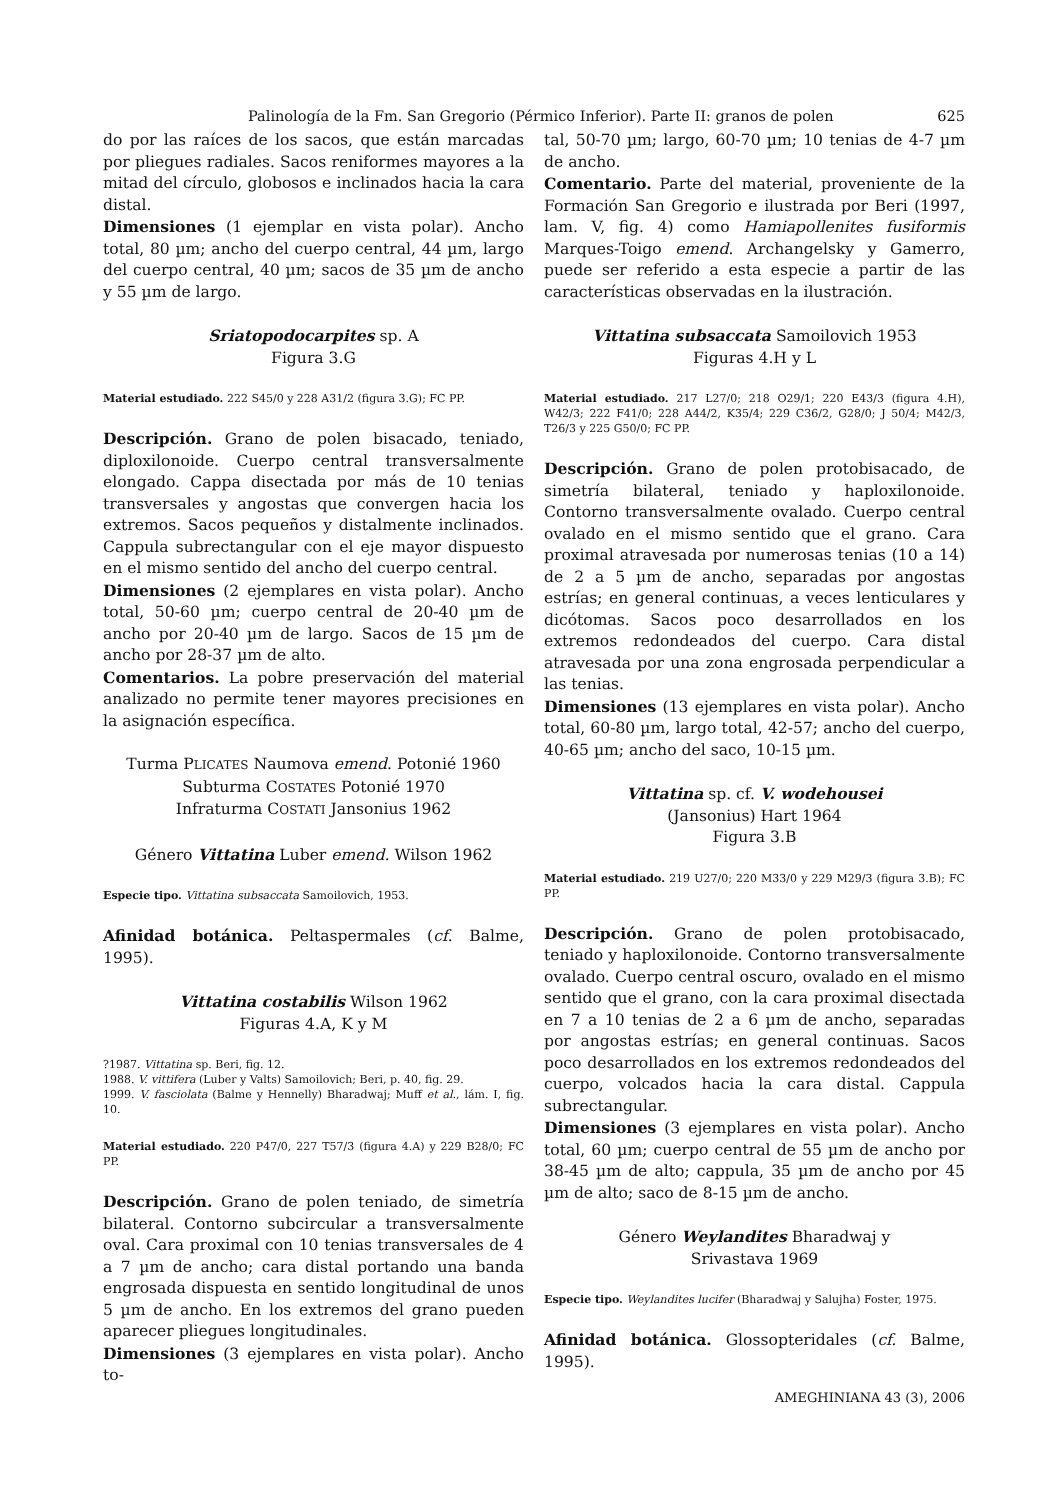Palinología de la Fm. San Gregorio (Pérmico Inferior). Parte II: granos de polen 625
do por las raíces de los sacos, que están marcadas por pliegues radiales. Sacos reniformes mayores a la mitad del círculo, globosos e inclinados hacia la cara distal.
Dimensiones (1 ejemplar en vista polar). Ancho total, 80 µm; ancho del cuerpo central, 44 µm, largo del cuerpo central, 40 µm; sacos de 35 µm de ancho y 55 µm de largo.
Sriatopodocarpites sp. A
Figura 3.G
Material estudiado. 222 S45/0 y 228 A31/2 (figura 3.G); FC PP.
Descripción. Grano de polen bisacado, teniado, diploxilonoide. Cuerpo central transversalmente elongado. Cappa disectada por más de 10 tenias transversales y angostas que convergen hacia los extremos. Sacos pequeños y distalmente inclinados. Cappula subrectangular con el eje mayor dispuesto en el mismo sentido del ancho del cuerpo central.
Dimensiones (2 ejemplares en vista polar). Ancho total, 50-60 µm; cuerpo central de 20-40 µm de ancho por 20-40 µm de largo. Sacos de 15 µm de ancho por 28-37 µm de alto.
Comentarios. La pobre preservación del material analizado no permite tener mayores precisiones en la asignación específica.
Turma PLICATES Naumova emend. Potonié 1960
Subturma COSTATES Potonié 1970
Infraturma COSTATI Jansonius 1962
Género Vittatina Luber emend. Wilson 1962
Especie tipo. Vittatina subsaccata Samoilovich, 1953.
Afinidad botánica. Peltaspermales (cf. Balme, 1995).
Vittatina costabilis Wilson 1962
Figuras 4.A, K y M
?1987. Vittatina sp. Beri, fig. 12.
1988. V. vittifera (Luber y Valts) Samoilovich; Beri, p. 40, fig. 29.
1999. V. fasciolata (Balme y Hennelly) Bharadwaj; Muff et al., lám. I, fig. 10.
Material estudiado. 220 P47/0, 227 T57/3 (figura 4.A) y 229 B28/0; FC PP.
Descripción. Grano de polen teniado, de simetría bilateral. Contorno subcircular a transversalmente oval. Cara proximal con 10 tenias transversales de 4 a 7 µm de ancho; cara distal portando una banda engrosada dispuesta en sentido longitudinal de unos 5 µm de ancho. En los extremos del grano pueden aparecer pliegues longitudinales.
Dimensiones (3 ejemplares en vista polar). Ancho to-
tal, 50-70 µm; largo, 60-70 µm; 10 tenias de 4-7 µm de ancho.
Comentario. Parte del material, proveniente de la Formación San Gregorio e ilustrada por Beri (1997, lam. V, fig. 4) como Hamiapollenites fusiformis Marques-Toigo emend. Archangelsky y Gamerro, puede ser referido a esta especie a partir de las características observadas en la ilustración.
Vittatina subsaccata Samoilovich 1953
Figuras 4.H y L
Material estudiado. 217 L27/0; 218 O29/1; 220 E43/3 (figura 4.H), W42/3; 222 F41/0; 228 A44/2, K35/4; 229 C36/2, G28/0; J 50/4; M42/3, T26/3 y 225 G50/0; FC PP.
Descripción. Grano de polen protobisacado, de simetría bilateral, teniado y haploxilonoide. Contorno transversalmente ovalado. Cuerpo central ovalado en el mismo sentido que el grano. Cara proximal atravesada por numerosas tenias (10 a 14) de 2 a 5 µm de ancho, separadas por angostas estrías; en general continuas, a veces lenticulares y dicótomas. Sacos poco desarrollados en los extremos redondeados del cuerpo. Cara distal atravesada por una zona engrosada perpendicular a las tenias.
Dimensiones (13 ejemplares en vista polar). Ancho total, 60-80 µm, largo total, 42-57; ancho del cuerpo, 40-65 µm; ancho del saco, 10-15 µm.
Vittatina sp. cf. V. wodehousei
(Jansonius) Hart 1964
Figura 3.B
Material estudiado. 219 U27/0; 220 M33/0 y 229 M29/3 (figura 3.B); FC PP.
Descripción. Grano de polen protobisacado, teniado y haploxilonoide. Contorno transversalmente ovalado. Cuerpo central oscuro, ovalado en el mismo sentido que el grano, con la cara proximal disectada en 7 a 10 tenias de 2 a 6 µm de ancho, separadas por angostas estrías; en general continuas. Sacos poco desarrollados en los extremos redondeados del cuerpo, volcados hacia la cara distal. Cappula subrectangular.
Dimensiones (3 ejemplares en vista polar). Ancho total, 60 µm; cuerpo central de 55 µm de ancho por 38-45 µm de alto; cappula, 35 µm de ancho por 45 µm de alto; saco de 8-15 µm de ancho.
Género Weylandites Bharadwaj y
Srivastava 1969
Especie tipo. Weylandites lucifer (Bharadwaj y Salujha) Foster, 1975.
Afinidad botánica. Glossopteridales (cf. Balme, 1995).
AMEGHINIANA 43 (3), 2006